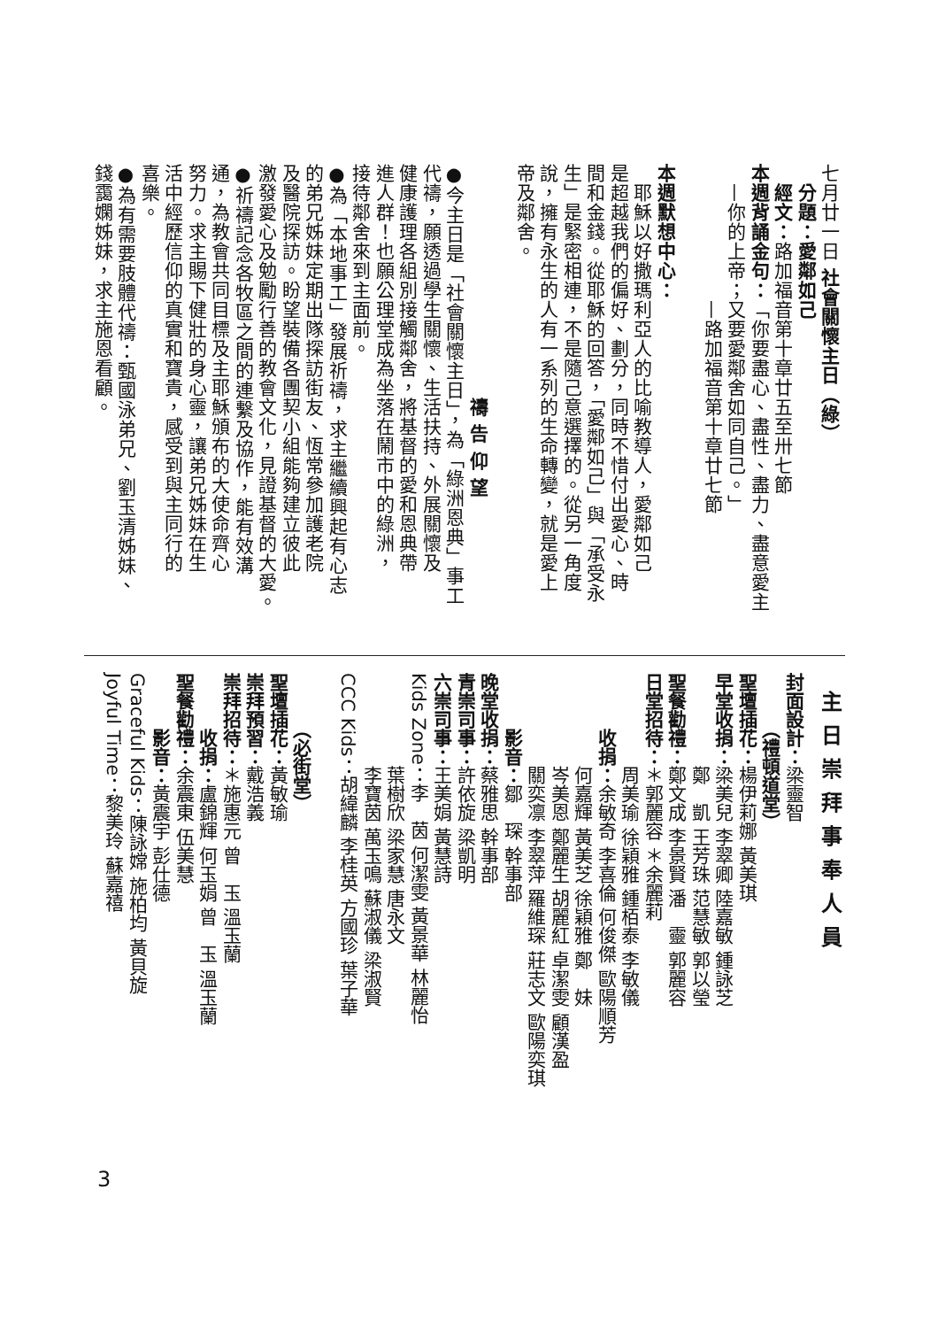七月廿一日 社會關懷主日（綠）
　分題：愛鄰如己
　經文：路加福音第十章廿五至卅七節
本週背誦金句：「你要盡心、盡性、盡力、盡意愛主
　—你的上帝；又要愛鄰舍如同自己。」
　　　　　　　—路加福音第十章廿七節
　
本週默想中心：
　耶穌以好撒瑪利亞人的比喻教導人，愛鄰如己
是超越我們的偏好、劃分，同時不惜付出愛心、時
間和金錢。從耶穌的回答，「愛鄰如己」與「承受永
生」是緊密相連，不是隨己意選擇的。從另一角度
說，擁有永生的人有一系列的生命轉變，就是愛上
帝及鄰舍。
　
　　　　　　　　　　　　禱 告 仰 望
●今主日是「社會關懷主日」，為「綠洲恩典」事工
代禱，願透過學生關懷、生活扶持、外展關懷及
健康護理各組別接觸鄰舍，將基督的愛和恩典帶
進人群！也願公理堂成為坐落在鬧市中的綠洲，
接待鄰舍來到主面前。
●為「本地事工」發展祈禱，求主繼續興起有心志
的弟兄姊妹定期出隊探訪街友、恆常參加護老院
及醫院探訪。盼望裝備各團契小組能夠建立彼此
激發愛心及勉勵行善的教會文化，見證基督的大愛。
●祈禱記念各牧區之間的連繫及協作，能有效溝
通，為教會共同目標及主耶穌頒布的大使命齊心
努力。求主賜下健壯的身心靈，讓弟兄姊妹在生
活中經歷信仰的真實和寶貴，感受到與主同行的
喜樂。
●為有需要肢體代禱：甄國泳弟兄、劉玉清姊妹、
錢靄嫻姊妹，求主施恩看顧。
主日崇拜事奉人員
封面設計：梁靈智
　　　（禮頓道堂）
聖壇插花：楊伊莉娜 黃美琪
早堂收捐：梁美兒 李翠卿 陸嘉敏 鍾詠芝
　　　　　鄭　凱 王芳珠 范慧敏 郭以瑩
聖餐勸禮：鄭文成 李景賢 潘　靈 郭麗容
日堂招待：＊郭麗容 ＊余麗莉
　　　　　周美瑜 徐穎雅 鍾栢泰 李敏儀
　　　收捐：余敏奇 李喜倫 何俊傑 歐陽順芳
　　　　　何嘉輝 黃美芝 徐穎雅 鄭　妹
　　　　　岑美恩 鄭麗生 胡麗紅 卓潔雯 顧漢盈
　　　　　關奕凛 李翠萍 羅維琛 莊志文 歐陽奕琪
　　　影音：鄒　琛 幹事部
晚堂收捐：蔡雅思 幹事部
青崇司事：許依旋 梁凱明
六崇司事：王美娟 黃慧詩
Kids Zone：李　茵 何潔雯 黃景華 林麗怡
　　　　　葉樹欣 梁家慧 唐永文
　　　　　李寶茵 萬玉鳴 蘇淑儀 梁淑賢
CCC Kids：胡緯麟 李桂英 方國珍 葉子華
　
　　　（必街堂）
聖壇插花：黃敏瑜
崇拜預習：戴浩義
崇拜招待：＊施惠元 曾　玉 溫玉蘭
　　　收捐：盧錦輝 何玉娟 曾　玉 溫玉蘭
聖餐勸禮：余震東 伍美慧
　　　影音：黃震宇 彭仕德
Graceful Kids：陳詠嫦 施柏均 黃貝旋
Joyful Time：黎美玲 蘇嘉禧
3